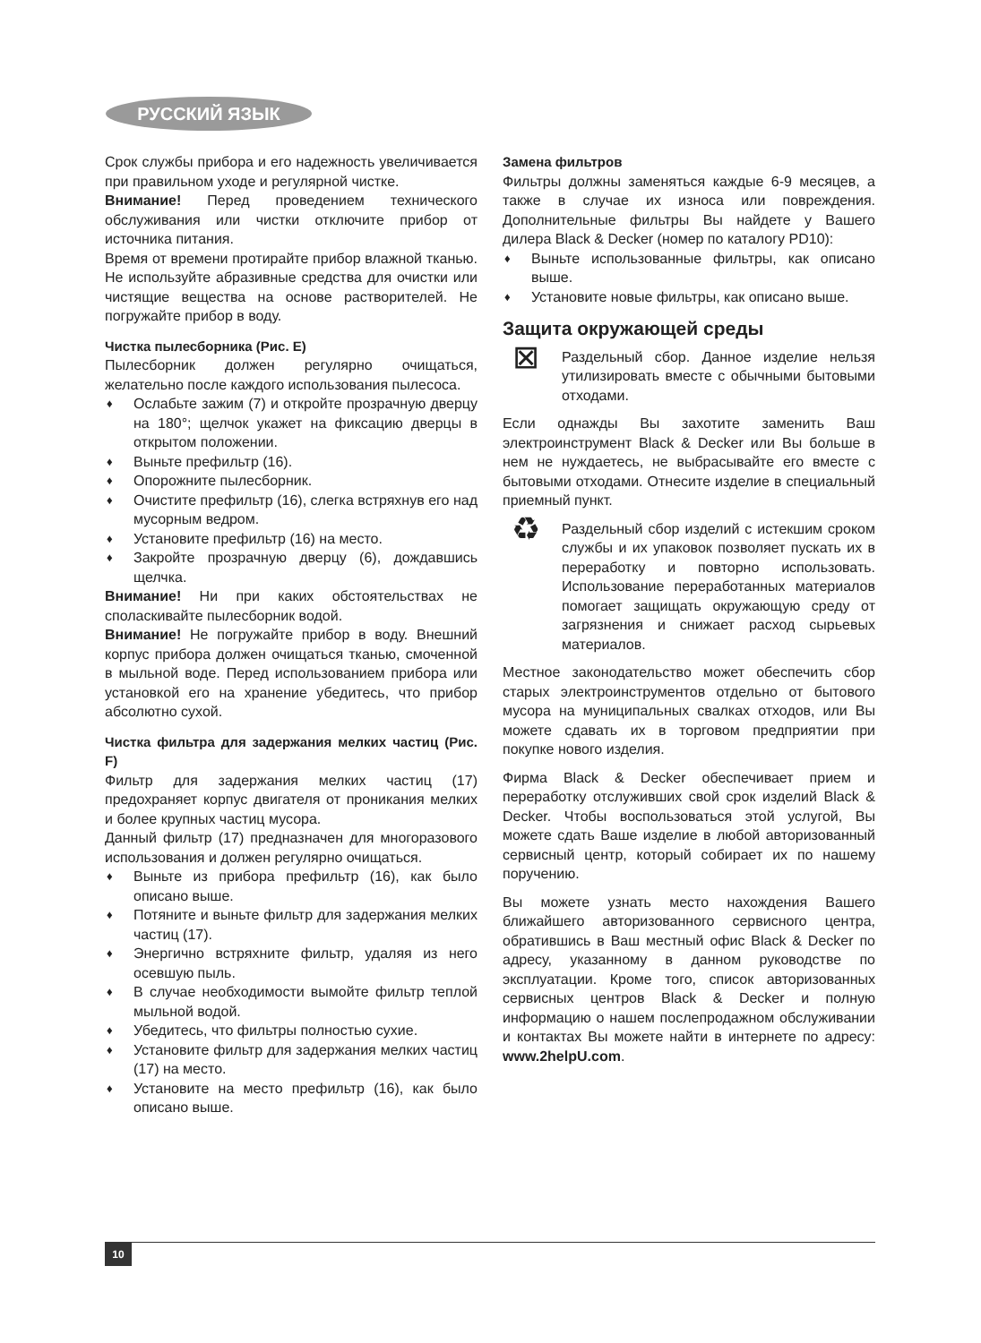РУССКИЙ ЯЗЫК
Срок службы прибора и его надежность увеличивается при правильном уходе и регулярной чистке.
Внимание! Перед проведением технического обслуживания или чистки отключите прибор от источника питания.
Время от времени протирайте прибор влажной тканью. Не используйте абразивные средства для очистки или чистящие вещества на основе растворителей. Не погружайте прибор в воду.
Чистка пылесборника (Рис. E)
Пылесборник должен регулярно очищаться, желательно после каждого использования пылесоса.
♦ Ослабьте зажим (7) и откройте прозрачную дверцу на 180°; щелчок укажет на фиксацию дверцы в открытом положении.
♦ Выньте префильтр (16).
♦ Опорожните пылесборник.
♦ Очистите префильтр (16), слегка встряхнув его над мусорным ведром.
♦ Установите префильтр (16) на место.
♦ Закройте прозрачную дверцу (6), дождавшись щелчка.
Внимание! Ни при каких обстоятельствах не споласкивайте пылесборник водой.
Внимание! Не погружайте прибор в воду. Внешний корпус прибора должен очищаться тканью, смоченной в мыльной воде. Перед использованием прибора или установкой его на хранение убедитесь, что прибор абсолютно сухой.
Чистка фильтра для задержания мелких частиц (Рис. F)
Фильтр для задержания мелких частиц (17) предохраняет корпус двигателя от проникания мелких и более крупных частиц мусора.
Данный фильтр (17) предназначен для многоразового использования и должен регулярно очищаться.
♦ Выньте из прибора префильтр (16), как было описано выше.
♦ Потяните и выньте фильтр для задержания мелких частиц (17).
♦ Энергично встряхните фильтр, удаляя из него осевшую пыль.
♦ В случае необходимости вымойте фильтр теплой мыльной водой.
♦ Убедитесь, что фильтры полностью сухие.
♦ Установите фильтр для задержания мелких частиц (17) на место.
♦ Установите на место префильтр (16), как было описано выше.
Замена фильтров
Фильтры должны заменяться каждые 6-9 месяцев, а также в случае их износа или повреждения. Дополнительные фильтры Вы найдете у Вашего дилера Black & Decker (номер по каталогу PD10):
♦ Выньте использованные фильтры, как описано выше.
♦ Установите новые фильтры, как описано выше.
Защита окружающей среды
⊠
Раздельный сбор. Данное изделие нельзя утилизировать вместе с обычными бытовыми отходами.
Если однажды Вы захотите заменить Ваш электроинструмент Black & Decker или Вы больше в нем не нуждаетесь, не выбрасывайте его вместе с бытовыми отходами. Отнесите изделие в специальный приемный пункт.
♻
Раздельный сбор изделий с истекшим сроком службы и их упаковок позволяет пускать их в переработку и повторно использовать. Использование переработанных материалов помогает защищать окружающую среду от загрязнения и снижает расход сырьевых материалов.
Местное законодательство может обеспечить сбор старых электроинструментов отдельно от бытового мусора на муниципальных свалках отходов, или Вы можете сдавать их в торговом предприятии при покупке нового изделия.
Фирма Black & Decker обеспечивает прием и переработку отслуживших свой срок изделий Black & Decker. Чтобы воспользоваться этой услугой, Вы можете сдать Ваше изделие в любой авторизованный сервисный центр, который собирает их по нашему поручению.
Вы можете узнать место нахождения Вашего ближайшего авторизованного сервисного центра, обратившись в Ваш местный офис Black & Decker по адресу, указанному в данном руководстве по эксплуатации. Кроме того, список авторизованных сервисных центров Black & Decker и полную информацию о нашем послепродажном обслуживании и контактах Вы можете найти в интернете по адресу: www.2helpU.com.
10